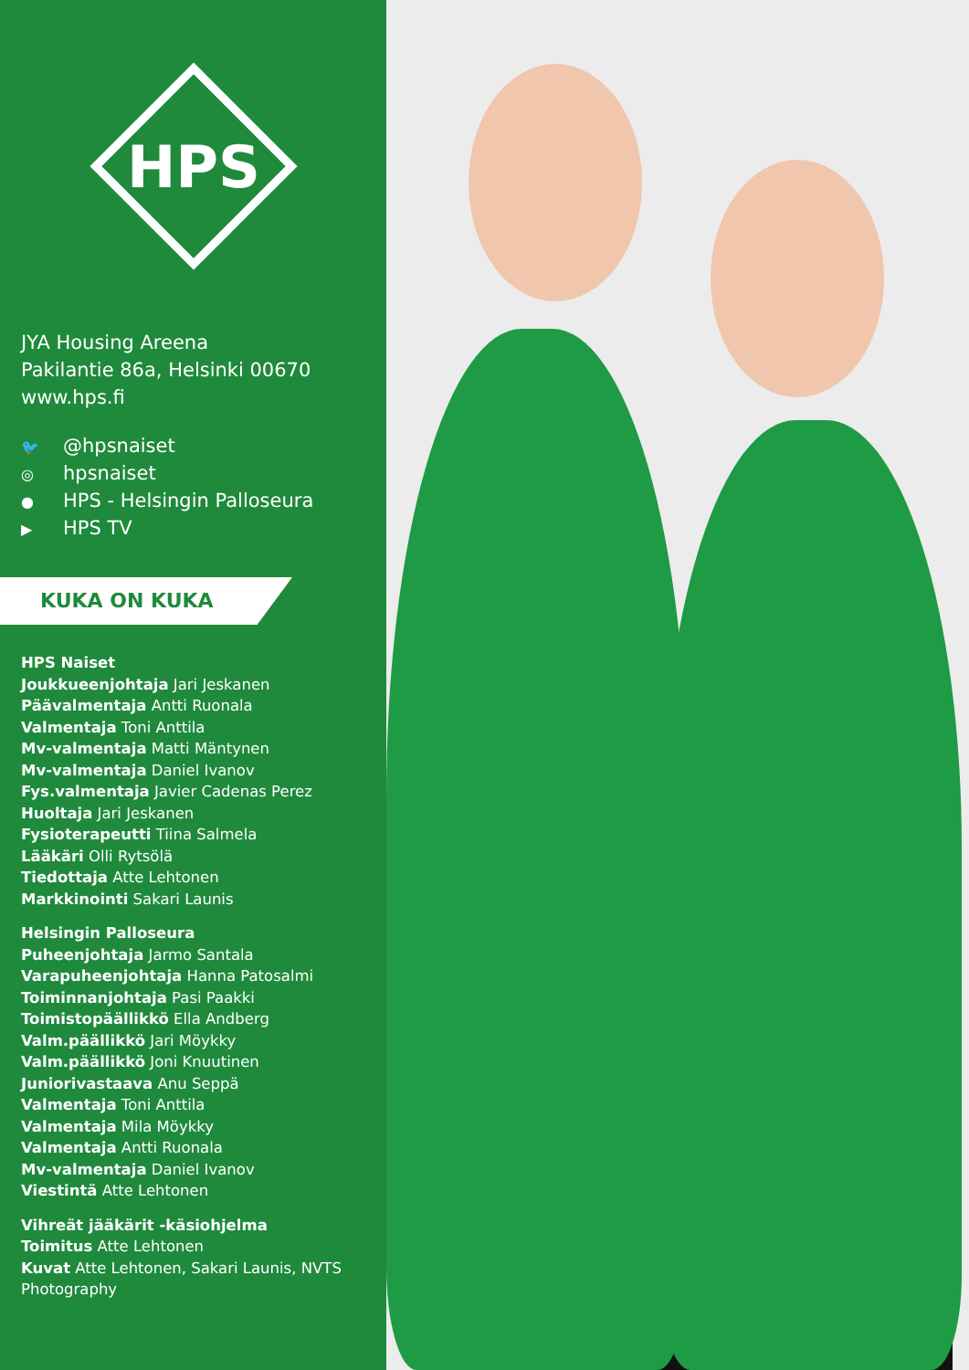HPS
JYA Housing Areena
Pakilantie 86a, Helsinki 00670
www.hps.fi
🐦 @hpsnaiset
◎ hpsnaiset
● HPS - Helsingin Palloseura
▶ HPS TV
KUKA ON KUKA
HPS Naiset
Joukkueenjohtaja Jari Jeskanen
Päävalmentaja Antti Ruonala
Valmentaja Toni Anttila
Mv-valmentaja Matti Mäntynen
Mv-valmentaja Daniel Ivanov
Fys.valmentaja Javier Cadenas Perez
Huoltaja Jari Jeskanen
Fysioterapeutti Tiina Salmela
Lääkäri Olli Rytsölä
Tiedottaja Atte Lehtonen
Markkinointi Sakari Launis
Helsingin Palloseura
Puheenjohtaja Jarmo Santala
Varapuheenjohtaja Hanna Patosalmi
Toiminnanjohtaja Pasi Paakki
Toimistopäällikkö Ella Andberg
Valm.päällikkö Jari Möykky
Valm.päällikkö Joni Knuutinen
Juniorivastaava Anu Seppä
Valmentaja Toni Anttila
Valmentaja Mila Möykky
Valmentaja Antti Ruonala
Mv-valmentaja Daniel Ivanov
Viestintä Atte Lehtonen
Vihreät jääkärit -käsiohjelma
Toimitus Atte Lehtonen
Kuvat Atte Lehtonen, Sakari Launis, NVTS Photography